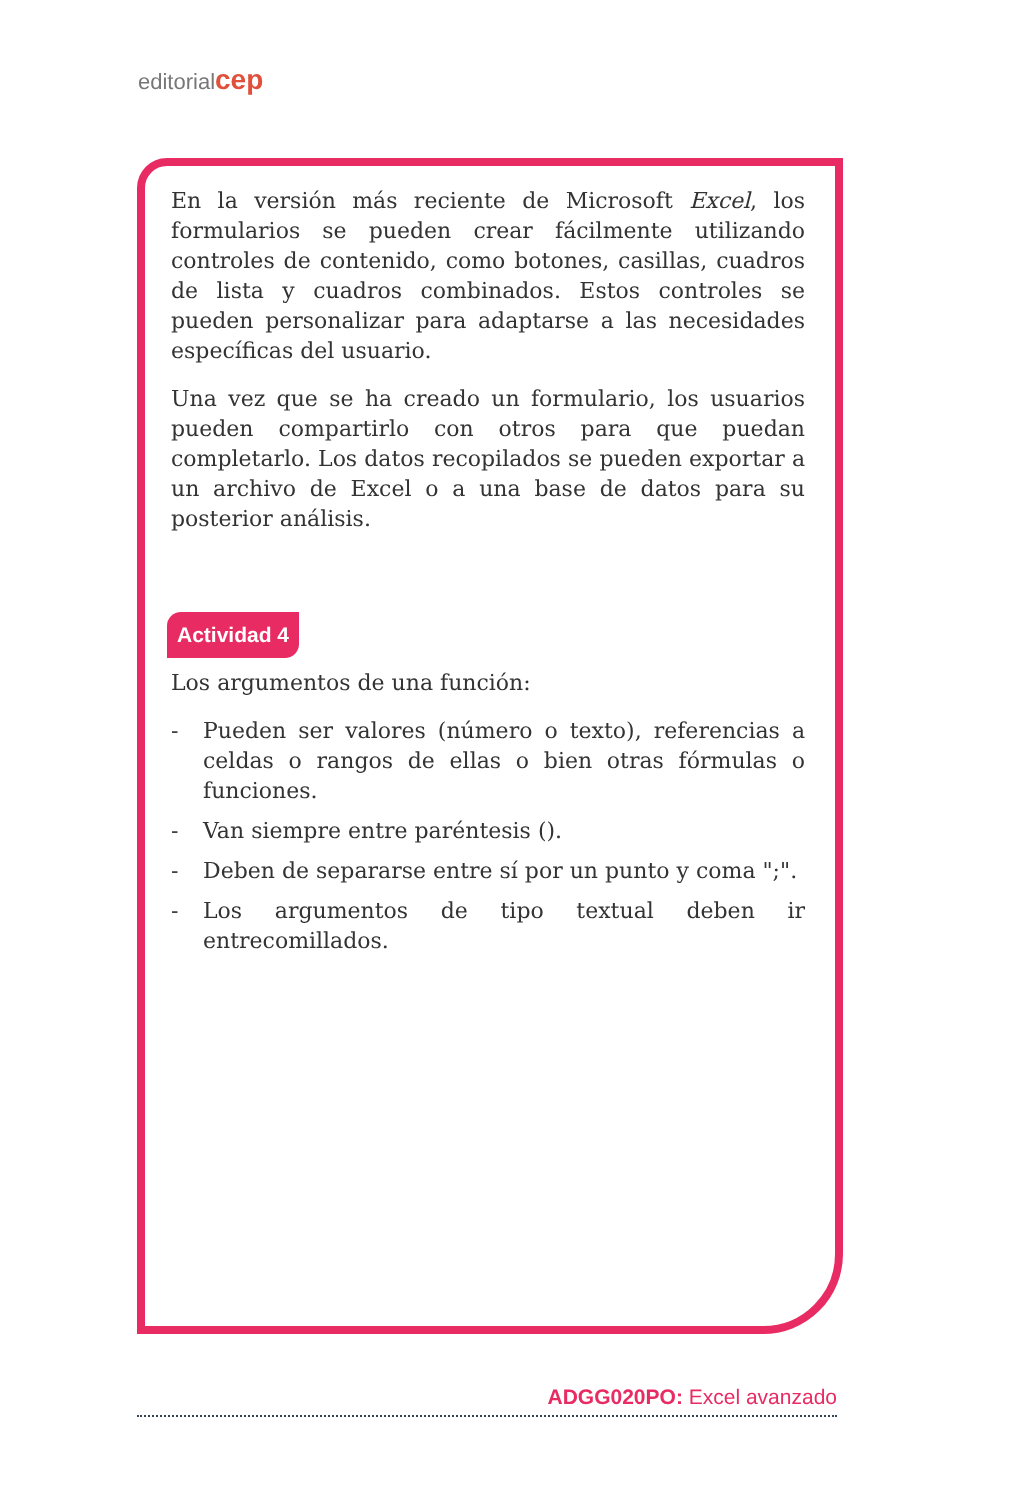editorialcep
En la versión más reciente de Microsoft Excel, los formularios se pueden crear fácilmente utilizando controles de contenido, como botones, casillas, cuadros de lista y cuadros combinados. Estos controles se pueden personalizar para adaptarse a las necesidades específicas del usuario.
Una vez que se ha creado un formulario, los usuarios pueden compartirlo con otros para que puedan completarlo. Los datos recopilados se pueden exportar a un archivo de Excel o a una base de datos para su posterior análisis.
Actividad 4
Los argumentos de una función:
- Pueden ser valores (número o texto), referencias a celdas o rangos de ellas o bien otras fórmulas o funciones.
- Van siempre entre paréntesis ().
- Deben de separarse entre sí por un punto y coma ";".
- Los argumentos de tipo textual deben ir entrecomillados.
ADGG020PO: Excel avanzado